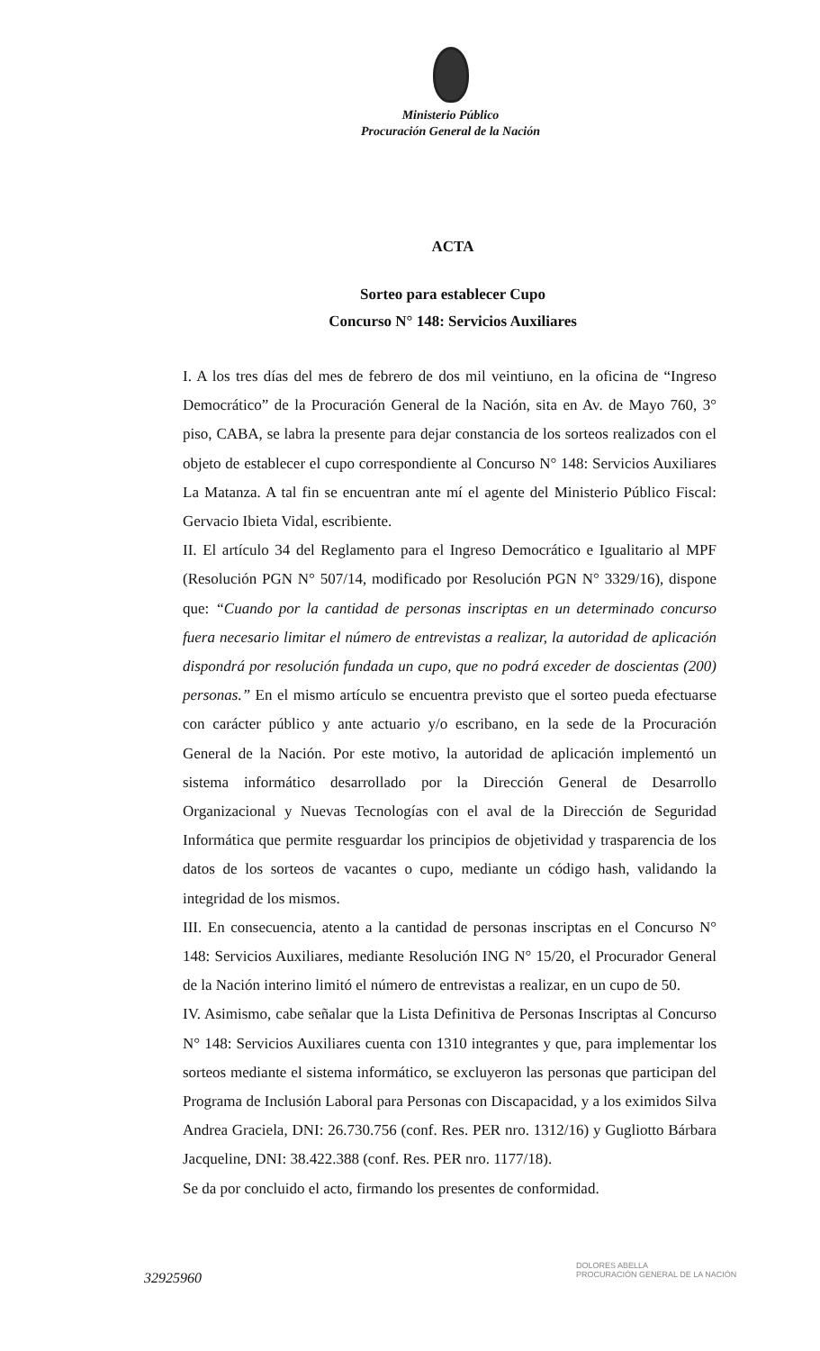Ministerio Público
Procuración General de la Nación
ACTA
Sorteo para establecer Cupo
Concurso N° 148: Servicios Auxiliares
I. A los tres días del mes de febrero de dos mil veintiuno, en la oficina de “Ingreso Democrático” de la Procuración General de la Nación, sita en Av. de Mayo 760, 3° piso, CABA, se labra la presente para dejar constancia de los sorteos realizados con el objeto de establecer el cupo correspondiente al Concurso N° 148: Servicios Auxiliares La Matanza. A tal fin se encuentran ante mí el agente del Ministerio Público Fiscal: Gervacio Ibieta Vidal, escribiente.
II. El artículo 34 del Reglamento para el Ingreso Democrático e Igualitario al MPF (Resolución PGN N° 507/14, modificado por Resolución PGN N° 3329/16), dispone que: “Cuando por la cantidad de personas inscriptas en un determinado concurso fuera necesario limitar el número de entrevistas a realizar, la autoridad de aplicación dispondrá por resolución fundada un cupo, que no podrá exceder de doscientas (200) personas.” En el mismo artículo se encuentra previsto que el sorteo pueda efectuarse con carácter público y ante actuario y/o escribano, en la sede de la Procuración General de la Nación. Por este motivo, la autoridad de aplicación implementó un sistema informático desarrollado por la Dirección General de Desarrollo Organizacional y Nuevas Tecnologías con el aval de la Dirección de Seguridad Informática que permite resguardar los principios de objetividad y trasparencia de los datos de los sorteos de vacantes o cupo, mediante un código hash, validando la integridad de los mismos.
III. En consecuencia, atento a la cantidad de personas inscriptas en el Concurso N° 148: Servicios Auxiliares, mediante Resolución ING N° 15/20, el Procurador General de la Nación interino limitó el número de entrevistas a realizar, en un cupo de 50.
IV. Asimismo, cabe señalar que la Lista Definitiva de Personas Inscriptas al Concurso N° 148: Servicios Auxiliares cuenta con 1310 integrantes y que, para implementar los sorteos mediante el sistema informático, se excluyeron las personas que participan del Programa de Inclusión Laboral para Personas con Discapacidad, y a los eximidos Silva Andrea Graciela, DNI: 26.730.756 (conf. Res. PER nro. 1312/16) y Gugliotto Bárbara Jacqueline, DNI: 38.422.388 (conf. Res. PER nro. 1177/18).
Se da por concluido el acto, firmando los presentes de conformidad.
32925960
DOLORES ABELLA
PROCURACIÓN GENERAL DE LA NACIÓN